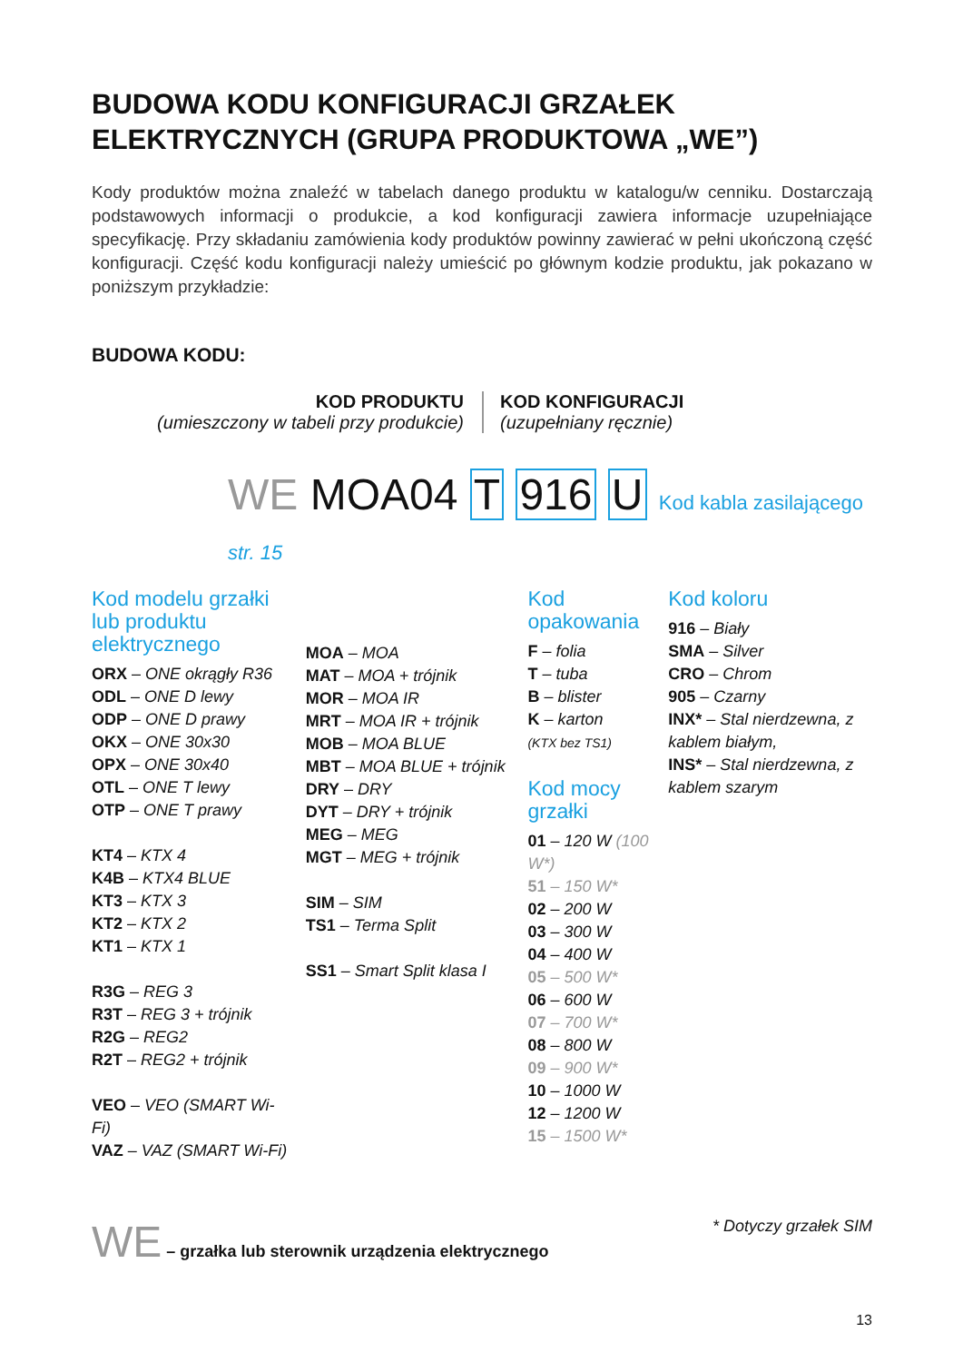BUDOWA KODU KONFIGURACJI GRZAŁEK ELEKTRYCZNYCH (GRUPA PRODUKTOWA „WE”)
Kody produktów można znaleźć w tabelach danego produktu w katalogu/w cenniku. Dostarczają podstawowych informacji o produkcie, a kod konfiguracji zawiera informacje uzupełniające specyfikację. Przy składaniu zamówienia kody produktów powinny zawierać w pełni ukończoną część konfiguracji. Część kodu konfiguracji należy umieścić po głównym kodzie produktu, jak pokazano w poniższym przykładzie:
BUDOWA KODU:
KOD PRODUKTU
(umieszczony w tabeli przy produkcie)
KOD KONFIGURACJI
(uzupełniany ręcznie)
WE MOA04 T 916 U Kod kabla zasilającego str. 15
Kod modelu grzałki lub produktu elektrycznego
ORX – ONE okrągły R36
ODL – ONE D lewy
ODP – ONE D prawy
OKX – ONE 30x30
OPX – ONE 30x40
OTL – ONE T lewy
OTP – ONE T prawy
KT4 – KTX 4
K4B – KTX4 BLUE
KT3 – KTX 3
KT2 – KTX 2
KT1 – KTX 1
R3G – REG 3
R3T – REG 3 + trójnik
R2G – REG2
R2T – REG2 + trójnik
VEO – VEO (SMART Wi-Fi)
VAZ – VAZ (SMART Wi-Fi)
MOA – MOA
MAT – MOA + trójnik
MOR – MOA IR
MRT – MOA IR + trójnik
MOB – MOA BLUE
MBT – MOA BLUE + trójnik
DRY – DRY
DYT – DRY + trójnik
MEG – MEG
MGT – MEG + trójnik
SIM – SIM
TS1 – Terma Split
SS1 – Smart Split klasa I
Kod opakowania
F – folia
T – tuba
B – blister
K – karton
(KTX bez TS1)
Kod mocy grzałki
01 – 120 W (100 W*)
51 – 150 W*
02 – 200 W
03 – 300 W
04 – 400 W
05 – 500 W*
06 – 600 W
07 – 700 W*
08 – 800 W
09 – 900 W*
10 – 1000 W
12 – 1200 W
15 – 1500 W*
Kod koloru
916 – Biały
SMA – Silver
CRO – Chrom
905 – Czarny
INX* – Stal nierdzewna, z kablem białym,
INS* – Stal nierdzewna, z kablem szarym
WE – grzałka lub sterownik urządzenia elektrycznego
* Dotyczy grzałek SIM
13